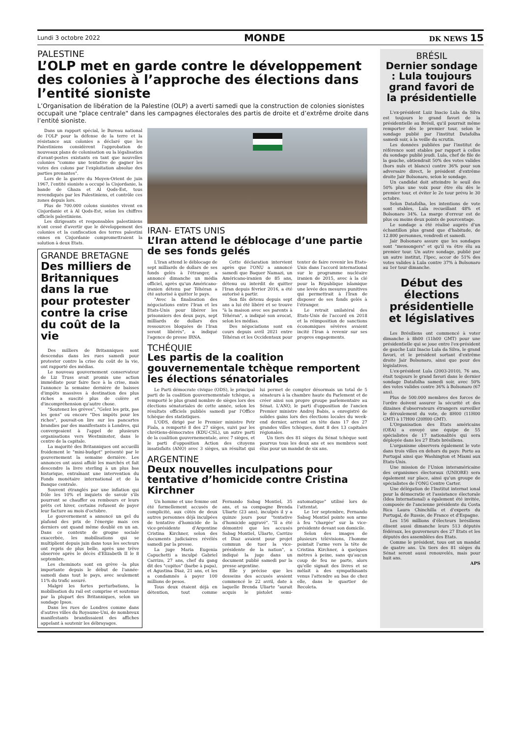Lundi 3 octobre 2022 MONDE DK NEWS 15
PALESTINE
L’OLP met en garde contre le développement des colonies à l’approche des élections dans l’entité sioniste
L’Organisation de libération de la Palestine (OLP) a averti samedi que la construction de colonies sionistes occupait une "place centrale" dans les campagnes électorales des partis de droite et d’extrême droite dans l’entité sioniste.
Dans un rapport spécial, le Bureau national de l'OLP pour la défense de la terre et la résistance aux colonies a déclaré que les Palestiniens considèrent l'approbation de nouveaux plans de colonisation ou la légalisation d'avant-postes existants en tant que nouvelles colonies "comme une tentative de gagner les votes des colons par l'exploitation absolue des parties prenantes".
Lors de la guerre du Moyen-Orient de juin 1967, l'entité sioniste a occupé la Cisjordanie, la bande de Ghaza et Al Qods-Est, tous revendiqués par les Palestiniens, et contrôle ces zones depuis lors.
Plus de 700.000 colons sionistes vivent en Cisjordanie et à Al Qods-Est, selon les chiffres officiels palestiniens.
Les dirigeants et responsables palestiniens n'ont cessé d'avertir que le développement des colonies et la confiscation des terres palestini ennes en Cisjordanie compromettraient la solution à deux Etats.
GRANDE BRETAGNE
Des milliers de Britanniques dans la rue pour protester contre la crise du coût de la vie
Des milliers de Britanniques sont descendus dans les rues samedi pour protester contre la crise du coût de la vie, ont rapporté des médias.
Le nouveau gouvernement conservateur de Liz Truss avait promis une action immédiate pour faire face à la crise, mais l'annonce la semaine dernière de baisses d'impôts massives à destination des plus riches a suscité plus de colère et d'incompréhension qu'autre chose.
"Soutenez les grèves", "Gelez les prix, pas les gens" ou encore "Des impôts pour les riches", pouvait-on lire sur les pancartes brandies par des manifestants à Londres, qui convergeaient à l'appel de plusieurs organisations vers Westminster, dans le centre de la capitale.
La majorité des Britanniques ont accueilli froidement le "mini-budget" présenté par le gouvernement la semaine dernière. Les annonces ont aussi affolé les marchés et fait descendre la livre sterling à un plus bas historique, entraînant une intervention du Fonds monétaire international et de la Banque centrale.
Souvent étranglés par une inflation qui frôle les 10% et inquiets de savoir s'ils pourront se chauffer ou rembours er leurs prêts cet hiver, certains refusent de payer leur facture au mois d'octobre.
Le gouvernement a annoncé un gel du plafond des prix de l'énergie mais ces derniers ont quand même doublé en un an. Dans ce contexte de grogne sociale exacerbée, les mobilisations qui se multiplient depuis juin dans tous les secteurs ont repris de plus belle, après une trêve observée après le décès d'Elizabeth II le 8 septembre.
Les cheminots sont en grève -la plus importante depuis le début de l'année- samedi dans tout le pays, avec seulement 11% du trafic assuré.
Malgré les fortes perturbations, la mobilisation du rail est comprise et soutenue par la plupart des Britanniques, selon un sondage Ipsos.
Dans les rues de Londres comme dans d'autres villes du Royaume-Uni, de nombreux manifestants brandissaient des affiches appelant à soutenir les débrayages.
IRAN- ETATS UNIS
L’Iran attend le déblocage d’une partie de ses fonds gelés
L'Iran attend le déblocage de sept milliards de dollars de ses fonds gelés à l'étranger, a annoncé dimanche un média officiel, après qu'un Américano-iranien détenu par Téhéran a été autorisé à quitter le pays.
"Avec la finalisation des négociations entre l'Iran et les Etats-Unis pour libérer les prisonniers des deux pays, sept milliards de dollars des ressources bloquées de l'Iran seront libérés", a indiqué l'agence de presse IRNA.
Cette déclaration intervient après que l'ONU a annoncé samedi que Baquer Namazi, un Américano-iranien de 85 ans, détenu ou interdit de quitter l'Iran depuis février 2016, a été autorisé à partir.
Son fils détenu depuis sept ans a lui été libéré et se trouve "à la maison avec ses parents à Téhéran", a indiqué son avocat, selon les médias.
Des négociations sont en cours depuis avril 2021 entre Téhéran et les Occidentaux pour tenter de faire revenir les Etats-Unis dans l'accord international sur le programme nucléaire iranien de 2015, avec à la clé pour la République islamique une levée des mesures punitives qui permettrait à l'Iran de disposer de ses fonds gelés à l'étranger.
Le retrait unilatéral des Etats-Unis de l'accord en 2018 et la réimposition de sanctions économiques sévères avaient incité l'Iran à revenir sur ses propres engagements.
TCHÉQUIE
Les partis de la coalition gouvernementale tchèque remportent les élections sénatoriales
Le Parti démocrate civique (ODS), le principal parti de la coalition gouvernementale tchèque, a remporté le plus grand nombre de sièges lors des élections sénatoriales de cette année, selon les résultats officiels publiés samedi par l'Office tchèque des statistiques.
L'ODS, dirigé par le Premier ministre Petr Fiala, a remporté 8 des 27 sièges, suivi par les chrétiens-démocrates (KDU-CSL), un autre parti de la coalition gouvernementale, avec 7 sièges, et le parti d'opposition Action des citoyens insatisfaits (ANO) avec 3 sièges, un résultat qui lui permet de compter désormais un total de 5 sénateurs à la chambre haute du Parlement et de créer ainsi son propre groupe parlementaire au Sénat. L'ANO, le parti d'opposition de l'ancien Premier ministre Andrej Babis, a enregistré de solides gains lors des élections locales du week-end dernier, arrivant en tête dans 17 des 27 grandes villes tchèques, dont 8 des 13 capitales régionales.
Un tiers des 81 sièges du Sénat tchèque sont pourvus tous les deux ans et ses membres sont élus pour un mandat de six ans.
ARGENTINE
Deux nouvelles inculpations pour tentative d’homicide contre Cristina Kirchner
Un homme et une femme ont été formellement accusés de complicité, aux côtés de deux autres personnes déjà inculpées de tentative d'homicide de la vice-présidente d'Argentine Cristina Kirchner, selon des documents judiciaires révélés samedi par la presse.
La juge Maria Eugenia Capuchetti a inculpé Gabriel Carrizo, 27 ans, chef du gang dit des "copitos" (barbe à papa), et Agustina Diaz, 21 ans, et les a condamnés à payer 100 millions de pesos.
Tous deux étaient déjà en détention, tout comme Fernando Sabag Montiel, 35 ans, et sa compagne Brenda Uliarte (23 ans), inculpés il y a quinze jours pour "tentative d'homicide aggravé". "Il a été démontré que les accusés Sabag Montiel, Uliarte, Carrizo et Diaz avaient pour projet commun de tuer la vice-présidente de la nation", a indiqué la juge dans un document publié samedi par la presse argentine.
Elle y précise que les desseins des accusés avaient commencé le 22 avril, date à laquelle Brenda Uliarte "aurait acquis le pistolet semi-automatique" utilisé lors de l'attentat.
Le 1er septembre, Fernando Sabag Montiel pointe son arme à feu "chargée" sur la vice-présidente devant son domicile.
Selon des images de plusieurs télévisions, l'homme pointait l'arme vers la tête de Cristina Kirchner, à quelques mètres à peine, sans qu'aucun coup de feu ne parte, alors qu'elle signait des livres et se mêlait à des sympathisants venus l'attendre au bas de chez elle, dans le quartier de Recoleta.
BRÉSIL
Dernier sondage : Lula toujours grand favori de la présidentielle
L'ex-président Luiz Inacio Lula da Silva est toujours le grand favori de la présidentielle au Brésil, qu'il pourrait même remporter dès le premier tour, selon le sondage publié par l'institut Datafolha samedi soir, à la veille du scrutin.
Les données publiées par l'institut de référence sont stables par rapport à celles du sondage publié jeudi. Lula, chef de file de la gauche, obtiendrait 50% des votes valides (hors nuls et blancs) contre 36% pour son adversaire direct, le président d'extrême droite Jair Bolsonaro, selon le sondage.
Un candidat doit atteindre le seuil des 50% plus une voix pour être élu dès le premier tour, et éviter le 2e tour prévu le 30 octobre.
Selon Datafolha, les intentions de vote sont stables, Lula recueillant 48% et Bolsonaro 34%. La marge d'erreur est de plus ou moins deux points de pourcentage.
Le sondage a été réalisé auprès d'un échantillon plus grand que d'habitude, de 12.800 personnes, vendredi et samedi.
Jair Bolsonaro assure que les sondages sont "mensongers" et qu'il va être élu au premier tour. Un autre sondage, publié par un autre institut, l'Ipec, accor de 51% des votes valides à Lula contre 37% à Bolsonaro au 1er tour dimanche.
Début des élections présidentielle et législatives
Les Brésiliens ont commencé à voter dimanche à 8h00 (11h00 GMT) pour une présidentielle qui se joue entre l'ex-président de gauche Luiz Inacio Lula da Silva, le grand favori, et le président sortant d'extrême droite Jair Bolsonaro, ainsi que pour des législatives.
L'ex-président Lula (2003-2010), 76 ans, était toujours le grand favori dans le dernier sondage Datafolha samedi soir, avec 50% des votes valides contre 36% à Bolsonaro (67 ans).
Plus de 500.000 membres des forces de l'ordre doivent assurer la sécurité et des dizaines d'observateurs étrangers surveiller le déroulement du vote, de 8H00 (11H00 GMT) à 17H00 (20H00 GMT).
L'Organisation des Etats américains (OEA) a envoyé une équipe de 55 spécialistes de 17 nationalités qui sera déployée dans les 27 Etats brésiliens.
L'organisme observera également le vote dans trois villes en dehors du pays: Porto au Portugal ainsi que Washington et Miami aux Etats-Unis.
Une mission de l'Union interaméricaine des organismes électoraux (UNIORE) sera également sur place, ainsi qu'un groupe de spécialistes de l'ONG Centre Carter.
Une délégation de l'Institut internat ional pour la démocratie et l'assistance électorale (Idea International) a également été invitée, composée de l'ancienne présidente du Costa Rica Laura Chinchilla et d'experts du Portugal, de Russie, de France et d'Espagne.
Les 156 millions d'électeurs brésiliens élisent aussi dimanche leurs 513 députés fédéraux, les gouverneurs des 27 Etats et les députés des assemblées des Etats.
Comme le président, tous ont un mandat de quatre ans. Un tiers des 81 sièges du Sénat seront aussi renouvelés, mais pour huit ans.
APS